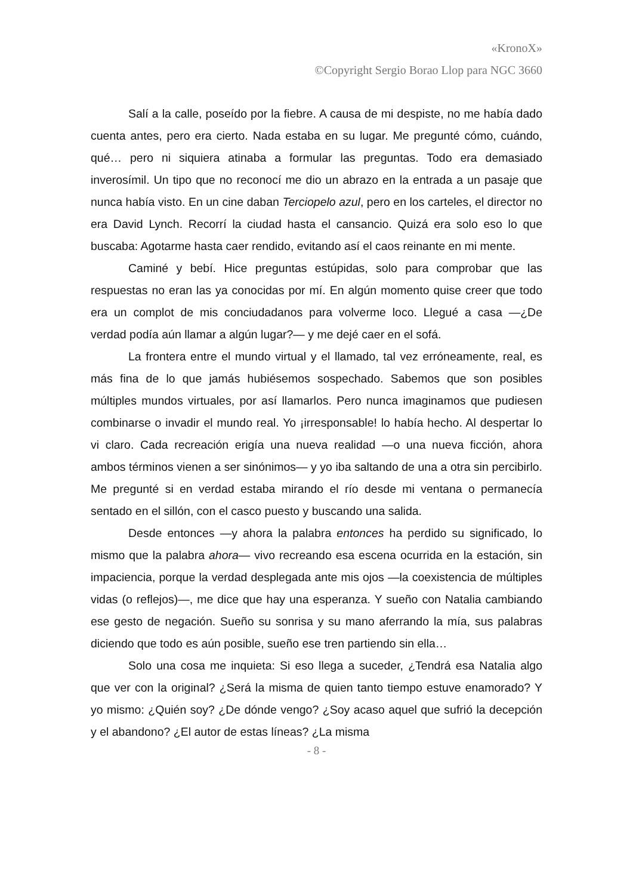«KronoX»
©Copyright Sergio Borao Llop para NGC 3660
Salí a la calle, poseído por la fiebre. A causa de mi despiste, no me había dado cuenta antes, pero era cierto. Nada estaba en su lugar. Me pregunté cómo, cuándo, qué… pero ni siquiera atinaba a formular las preguntas. Todo era demasiado inverosímil. Un tipo que no reconocí me dio un abrazo en la entrada a un pasaje que nunca había visto. En un cine daban Terciopelo azul, pero en los carteles, el director no era David Lynch. Recorrí la ciudad hasta el cansancio. Quizá era solo eso lo que buscaba: Agotarme hasta caer rendido, evitando así el caos reinante en mi mente.
Caminé y bebí. Hice preguntas estúpidas, solo para comprobar que las respuestas no eran las ya conocidas por mí. En algún momento quise creer que todo era un complot de mis conciudadanos para volverme loco. Llegué a casa —¿De verdad podía aún llamar a algún lugar?— y me dejé caer en el sofá.
La frontera entre el mundo virtual y el llamado, tal vez erróneamente, real, es más fina de lo que jamás hubiésemos sospechado. Sabemos que son posibles múltiples mundos virtuales, por así llamarlos. Pero nunca imaginamos que pudiesen combinarse o invadir el mundo real. Yo ¡irresponsable! lo había hecho. Al despertar lo vi claro. Cada recreación erigía una nueva realidad —o una nueva ficción, ahora ambos términos vienen a ser sinónimos— y yo iba saltando de una a otra sin percibirlo. Me pregunté si en verdad estaba mirando el río desde mi ventana o permanecía sentado en el sillón, con el casco puesto y buscando una salida.
Desde entonces —y ahora la palabra entonces ha perdido su significado, lo mismo que la palabra ahora— vivo recreando esa escena ocurrida en la estación, sin impaciencia, porque la verdad desplegada ante mis ojos —la coexistencia de múltiples vidas (o reflejos)—, me dice que hay una esperanza. Y sueño con Natalia cambiando ese gesto de negación. Sueño su sonrisa y su mano aferrando la mía, sus palabras diciendo que todo es aún posible, sueño ese tren partiendo sin ella…
Solo una cosa me inquieta: Si eso llega a suceder, ¿Tendrá esa Natalia algo que ver con la original? ¿Será la misma de quien tanto tiempo estuve enamorado? Y yo mismo: ¿Quién soy? ¿De dónde vengo? ¿Soy acaso aquel que sufrió la decepción y el abandono? ¿El autor de estas líneas? ¿La misma
- 8 -